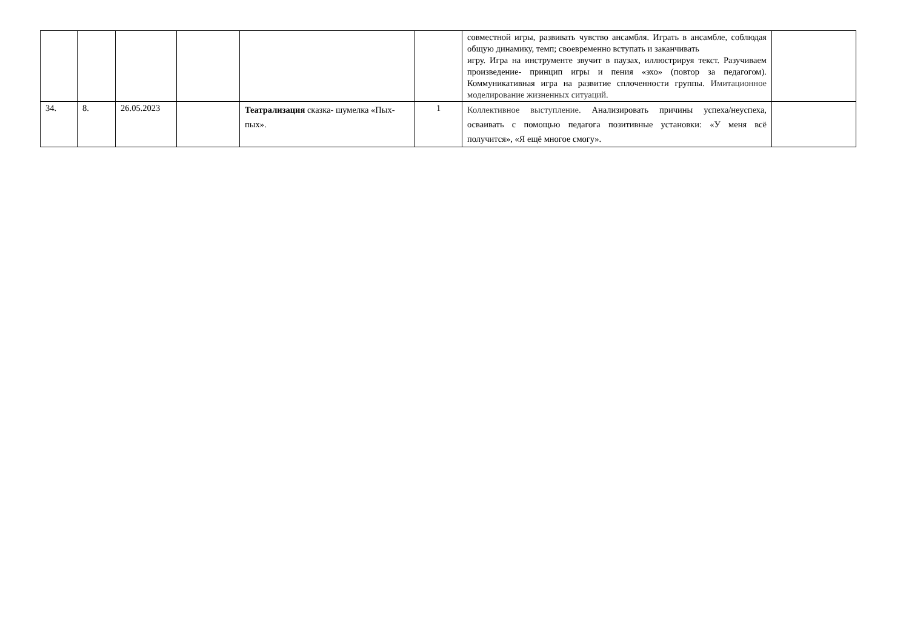| | | | | | | совместной игры, развивать чувство ансамбля. Играть в ансамбле, соблюдая общую динамику, темп; своевременно вступать и заканчивать игру. Игра на инструменте звучит в паузах, иллюстрируя текст. Разучиваем произведение- принцип игры и пения «эхо» (повтор за педагогом). Коммуникативная игра на развитие сплоченности группы. Имитационное моделирование жизненных ситуаций. | |
| 34. | 8. | 26.05.2023 | | Театрализация сказка- шумелка «Пых-пых». | 1 | Коллективное выступление. Анализировать причины успеха/неуспеха, осваивать с помощью педагога позитивные установки: «У меня всё получится», «Я ещё многое смогу». | |